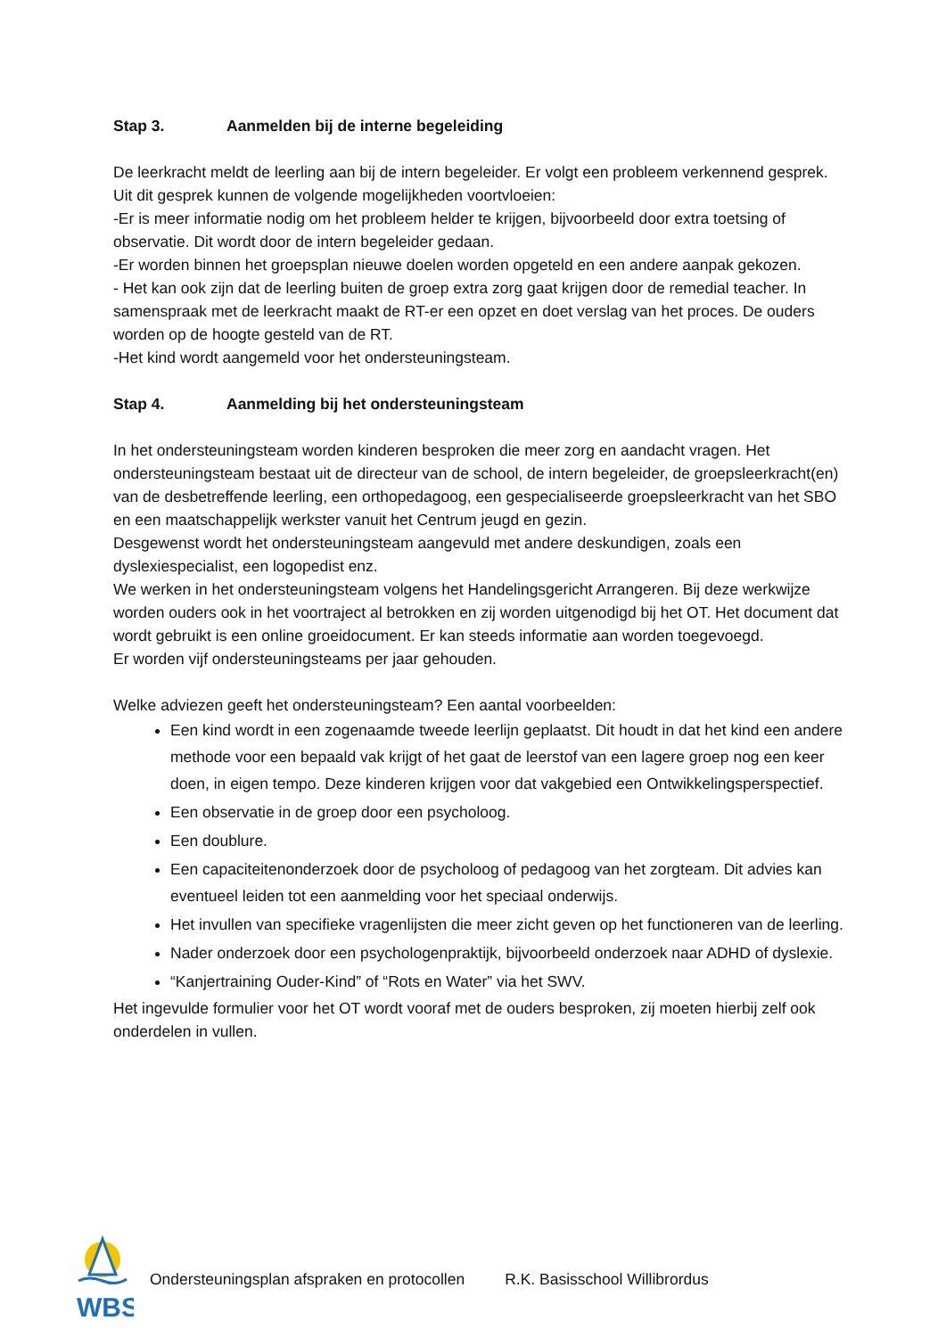Stap 3. Aanmelden bij de interne begeleiding
De leerkracht meldt de leerling aan bij de intern begeleider. Er volgt een probleem verkennend gesprek. Uit dit gesprek kunnen de volgende mogelijkheden voortvloeien:
-Er is meer informatie nodig om het probleem helder te krijgen, bijvoorbeeld door extra toetsing of observatie. Dit wordt door de intern begeleider gedaan.
-Er worden binnen het groepsplan nieuwe doelen worden opgeteld en een andere aanpak gekozen.
- Het kan ook zijn dat de leerling buiten de groep extra zorg gaat krijgen door de remedial teacher. In samenspraak met de leerkracht maakt de RT-er een opzet en doet verslag van het proces. De ouders worden op de hoogte gesteld van de RT.
-Het kind wordt aangemeld voor het ondersteuningsteam.
Stap 4. Aanmelding bij het ondersteuningsteam
In het ondersteuningsteam worden kinderen besproken die meer zorg en aandacht vragen. Het ondersteuningsteam bestaat uit de directeur van de school, de intern begeleider, de groepsleerkracht(en) van de desbetreffende leerling, een orthopedagoog, een gespecialiseerde groepsleerkracht van het SBO en een maatschappelijk werkster vanuit het Centrum jeugd en gezin.
Desgewenst wordt het ondersteuningsteam aangevuld met andere deskundigen, zoals een dyslexiespecialist, een logopedist enz.
We werken in het ondersteuningsteam volgens het Handelingsgericht Arrangeren. Bij deze werkwijze worden ouders ook in het voortraject al betrokken en zij worden uitgenodigd bij het OT. Het document dat wordt gebruikt is een online groeidocument. Er kan steeds informatie aan worden toegevoegd.
Er worden vijf ondersteuningsteams per jaar gehouden.
Welke adviezen geeft het ondersteuningsteam? Een aantal voorbeelden:
Een kind wordt in een zogenaamde tweede leerlijn geplaatst. Dit houdt in dat het kind een andere methode voor een bepaald vak krijgt of het gaat de leerstof van een lagere groep nog een keer doen, in eigen tempo. Deze kinderen krijgen voor dat vakgebied een Ontwikkelingsperspectief.
Een observatie in de groep door een psycholoog.
Een doublure.
Een capaciteitenonderzoek door de psycholoog of pedagoog van het zorgteam. Dit advies kan eventueel leiden tot een aanmelding voor het speciaal onderwijs.
Het invullen van specifieke vragenlijsten die meer zicht geven op het functioneren van de leerling.
Nader onderzoek door een psychologenpraktijk, bijvoorbeeld onderzoek naar ADHD of dyslexie.
“Kanjertraining Ouder-Kind” of “Rots en Water” via het SWV.
Het ingevulde formulier voor het OT wordt vooraf met de ouders besproken, zij moeten hierbij zelf ook onderdelen in vullen.
WBS
Ondersteuningsplan afspraken en protocollen R.K. Basisschool Willibrordus